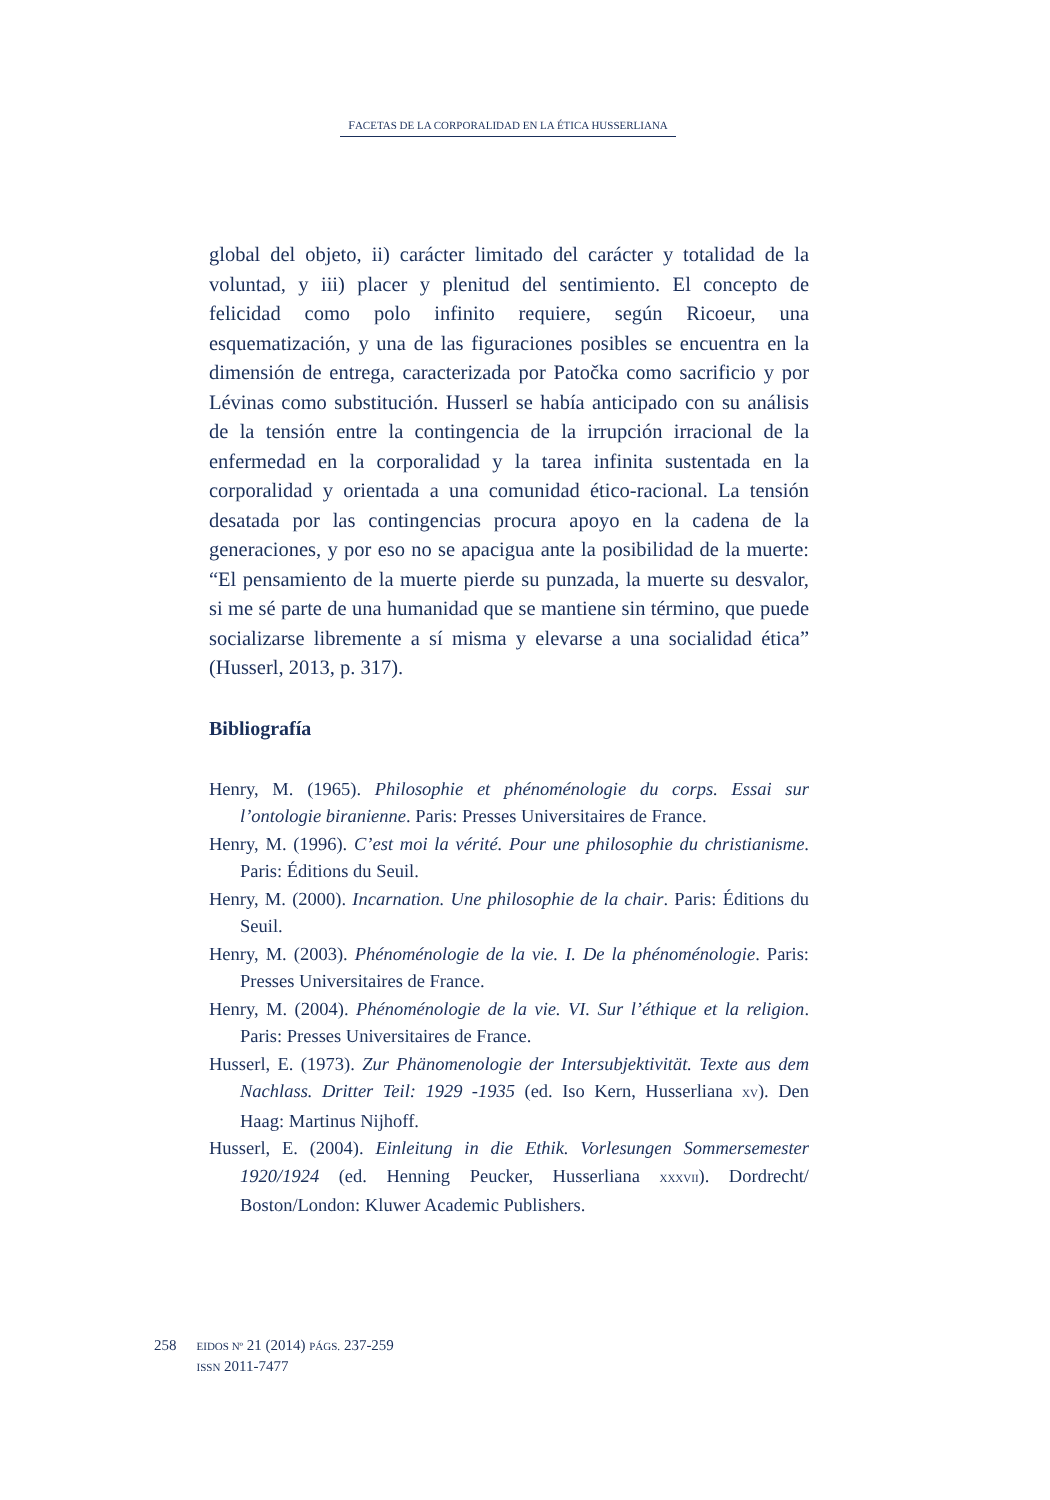FACETAS DE LA CORPORALIDAD EN LA ÉTICA HUSSERLIANA
global del objeto, ii) carácter limitado del carácter y totalidad de la voluntad, y iii) placer y plenitud del sentimiento. El concepto de felicidad como polo infinito requiere, según Ricoeur, una esquematización, y una de las figuraciones posibles se encuentra en la dimensión de entrega, caracterizada por Patočka como sacrificio y por Lévinas como substitución. Husserl se había anticipado con su análisis de la tensión entre la contingencia de la irrupción irracional de la enfermedad en la corporalidad y la tarea infinita sustentada en la corporalidad y orientada a una comunidad ético-racional. La tensión desatada por las contingencias procura apoyo en la cadena de la generaciones, y por eso no se apacigua ante la posibilidad de la muerte: “El pensamiento de la muerte pierde su punzada, la muerte su desvalor, si me sé parte de una humanidad que se mantiene sin término, que puede socializarse libremente a sí misma y elevarse a una socialidad ética” (Husserl, 2013, p. 317).
Bibliografía
Henry, M. (1965). Philosophie et phénoménologie du corps. Essai sur l’ontologie biranienne. Paris: Presses Universitaires de France.
Henry, M. (1996). C’est moi la vérité. Pour une philosophie du christianisme. Paris: Éditions du Seuil.
Henry, M. (2000). Incarnation. Une philosophie de la chair. Paris: Éditions du Seuil.
Henry, M. (2003). Phénoménologie de la vie. I. De la phénoménologie. Paris: Presses Universitaires de France.
Henry, M. (2004). Phénoménologie de la vie. VI. Sur l’éthique et la religion. Paris: Presses Universitaires de France.
Husserl, E. (1973). Zur Phänomenologie der Intersubjektivität. Texte aus dem Nachlass. Dritter Teil: 1929 -1935 (ed. Iso Kern, Husserliana XV). Den Haag: Martinus Nijhoff.
Husserl, E. (2004). Einleitung in die Ethik. Vorlesungen Sommersemester 1920/1924 (ed. Henning Peucker, Husserliana XXXVII). Dordrecht/ Boston/London: Kluwer Academic Publishers.
258
EIDOS Nº 21 (2014) PÁGS. 237-259
ISSN 2011-7477